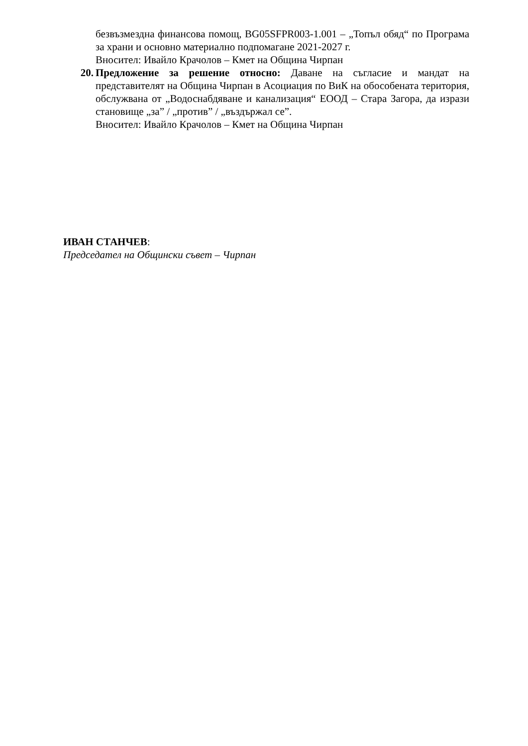безвъзмездна финансова помощ, BG05SFPR003-1.001 – „Топъл обяд“ по Програма за храни и основно материално подпомагане 2021-2027 г.
Вносител: Ивайло Крачолов – Кмет на Община Чирпан
20. Предложение за решение относно: Даване на съгласие и мандат на представителят на Община Чирпан в Асоциация по ВиК на обособената територия, обслужвана от „Водоснабдяване и канализация“ ЕООД – Стара Загора, да изрази становище „за” / „против” / „въздържал се”.
Вносител: Ивайло Крачолов – Кмет на Община Чирпан
ИВАН СТАНЧЕВ:
Председател на Общински съвет – Чирпан